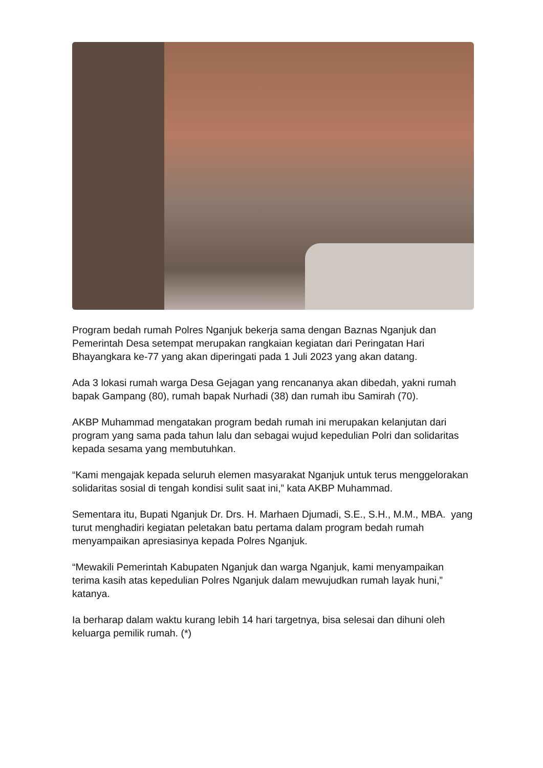Program bedah rumah Polres Nganjuk bekerja sama dengan Baznas Nganjuk dan Pemerintah Desa setempat merupakan rangkaian kegiatan dari Peringatan Hari Bhayangkara ke-77 yang akan diperingati pada 1 Juli 2023 yang akan datang.
Ada 3 lokasi rumah warga Desa Gejagan yang rencananya akan dibedah, yakni rumah bapak Gampang (80), rumah bapak Nurhadi (38) dan rumah ibu Samirah (70).
AKBP Muhammad mengatakan program bedah rumah ini merupakan kelanjutan dari program yang sama pada tahun lalu dan sebagai wujud kepedulian Polri dan solidaritas kepada sesama yang membutuhkan.
“Kami mengajak kepada seluruh elemen masyarakat Nganjuk untuk terus menggelorakan solidaritas sosial di tengah kondisi sulit saat ini,” kata AKBP Muhammad.
Sementara itu, Bupati Nganjuk Dr. Drs. H. Marhaen Djumadi, S.E., S.H., M.M., MBA. yang turut menghadiri kegiatan peletakan batu pertama dalam program bedah rumah menyampaikan apresiasinya kepada Polres Nganjuk.
“Mewakili Pemerintah Kabupaten Nganjuk dan warga Nganjuk, kami menyampaikan terima kasih atas kepedulian Polres Nganjuk dalam mewujudkan rumah layak huni,” katanya.
Ia berharap dalam waktu kurang lebih 14 hari targetnya, bisa selesai dan dihuni oleh keluarga pemilik rumah. (*)